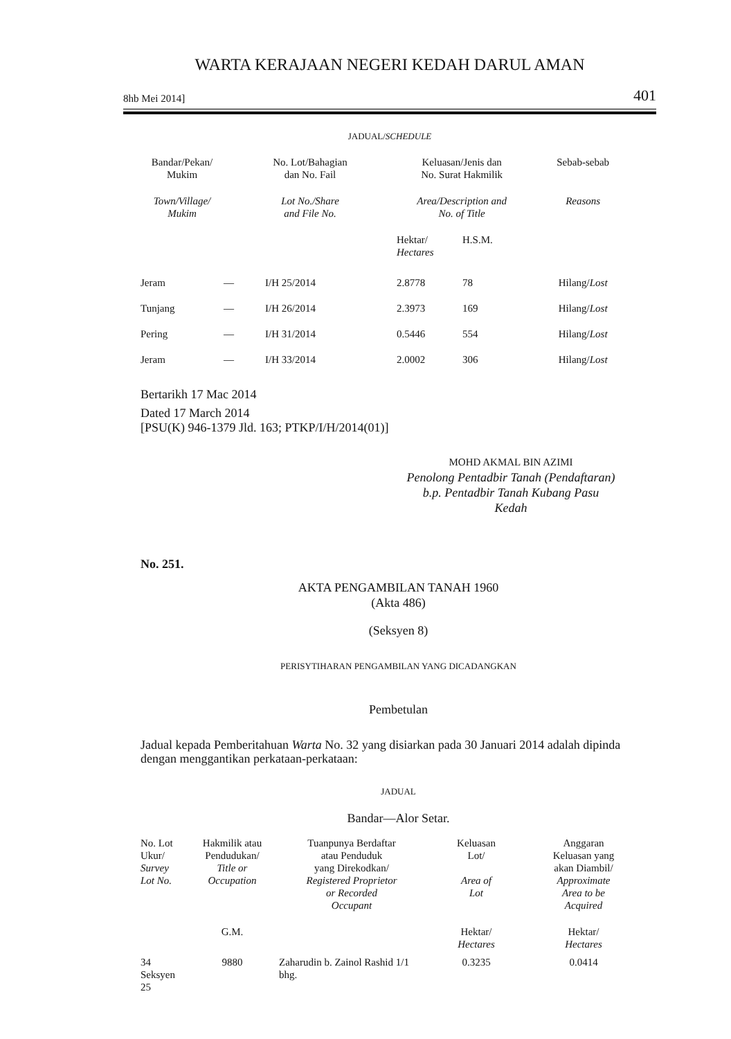WARTA KERAJAAN NEGERI KEDAH DARUL AMAN
8hb Mei 2014] 401
JADUAL/SCHEDULE
| Bandar/Pekan/ Mukim | No. Lot/Bahagian dan No. Fail | | Keluasan/Jenis dan No. Surat Hakmilik | | Sebab-sebab |
| --- | --- | --- | --- | --- | --- |
| Town/Village/ Mukim | Lot No./Share and File No. | | Area/Description and No. of Title | | Reasons |
| | | | Hektar/ Hectares | H.S.M. | |
| Jeram | — | I/H 25/2014 | 2.8778 | 78 | Hilang/ Lost |
| Tunjang | — | I/H 26/2014 | 2.3973 | 169 | Hilang/ Lost |
| Pering | — | I/H 31/2014 | 0.5446 | 554 | Hilang/ Lost |
| Jeram | — | I/H 33/2014 | 2.0002 | 306 | Hilang/ Lost |
Bertarikh 17 Mac 2014
Dated 17 March 2014
[PSU(K) 946-1379 Jld. 163; PTKP/I/H/2014(01)]
MOHD AKMAL BIN AZIMI
Penolong Pentadbir Tanah (Pendaftaran)
b.p. Pentadbir Tanah Kubang Pasu
Kedah
No. 251.
AKTA PENGAMBILAN TANAH 1960
(Akta 486)
(Seksyen 8)
PERISYTIHARAN PENGAMBILAN YANG DICADANGKAN
Pembetulan
Jadual kepada Pemberitahuan Warta No. 32 yang disiarkan pada 30 Januari 2014 adalah dipinda dengan menggantikan perkataan-perkataan:
JADUAL
Bandar—Alor Setar.
| No. Lot Ukur/ Survey Lot No. | Hakmilik atau Pendudukan/ Title or Occupation | Tuanpunya Berdaftar atau Penduduk yang Direkodkan/ Registered Proprietor or Recorded Occupant | Keluasan Lot/ Area of Lot | Anggaran Keluasan yang akan Diambil/ Approximate Area to be Acquired |
| --- | --- | --- | --- | --- |
| | G.M. | | Hektar/ Hectares | Hektar/ Hectares |
| 34 Seksyen 25 | 9880 | Zaharudin b. Zainol Rashid 1/1 bhg. | 0.3235 | 0.0414 |